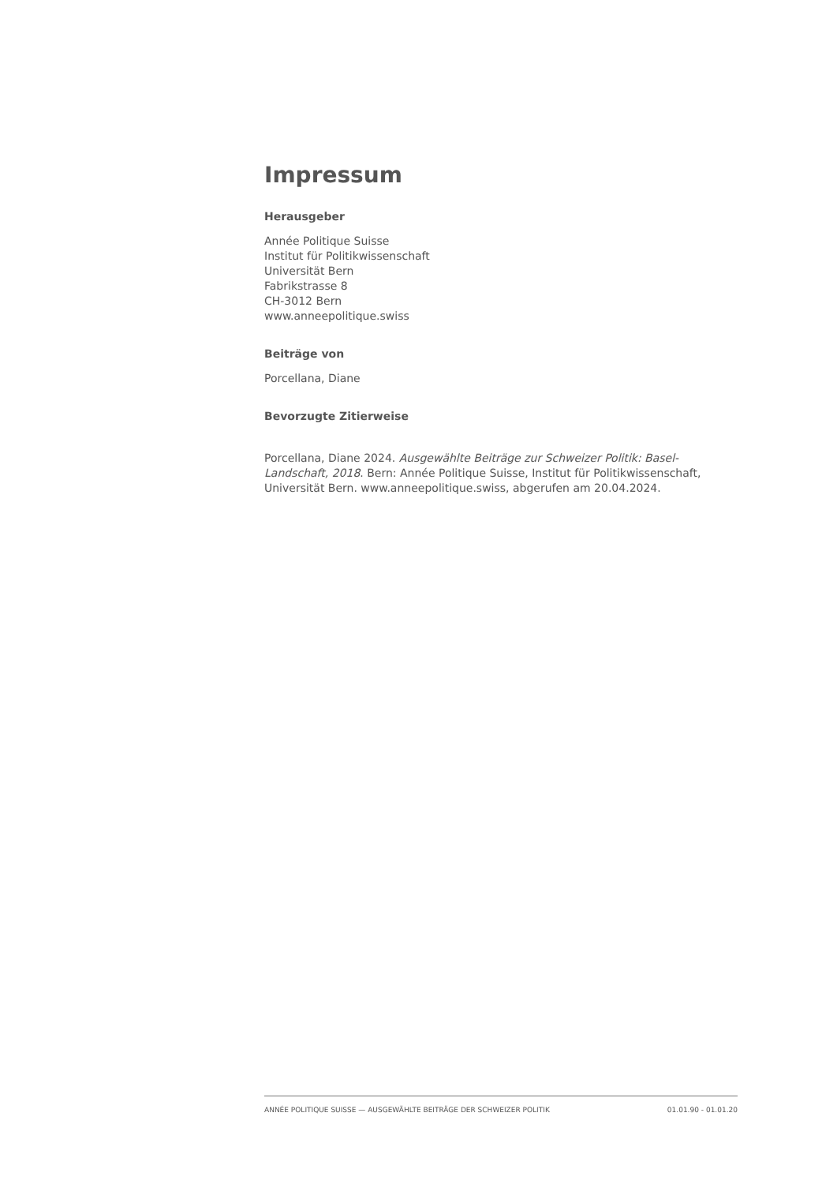Impressum
Herausgeber
Année Politique Suisse
Institut für Politikwissenschaft
Universität Bern
Fabrikstrasse 8
CH-3012 Bern
www.anneepolitique.swiss
Beiträge von
Porcellana, Diane
Bevorzugte Zitierweise
Porcellana, Diane 2024. Ausgewählte Beiträge zur Schweizer Politik: Basel-Landschaft, 2018. Bern: Année Politique Suisse, Institut für Politikwissenschaft, Universität Bern. www.anneepolitique.swiss, abgerufen am 20.04.2024.
ANNÉE POLITIQUE SUISSE — AUSGEWÄHLTE BEITRÄGE DER SCHWEIZER POLITIK 01.01.90 - 01.01.20